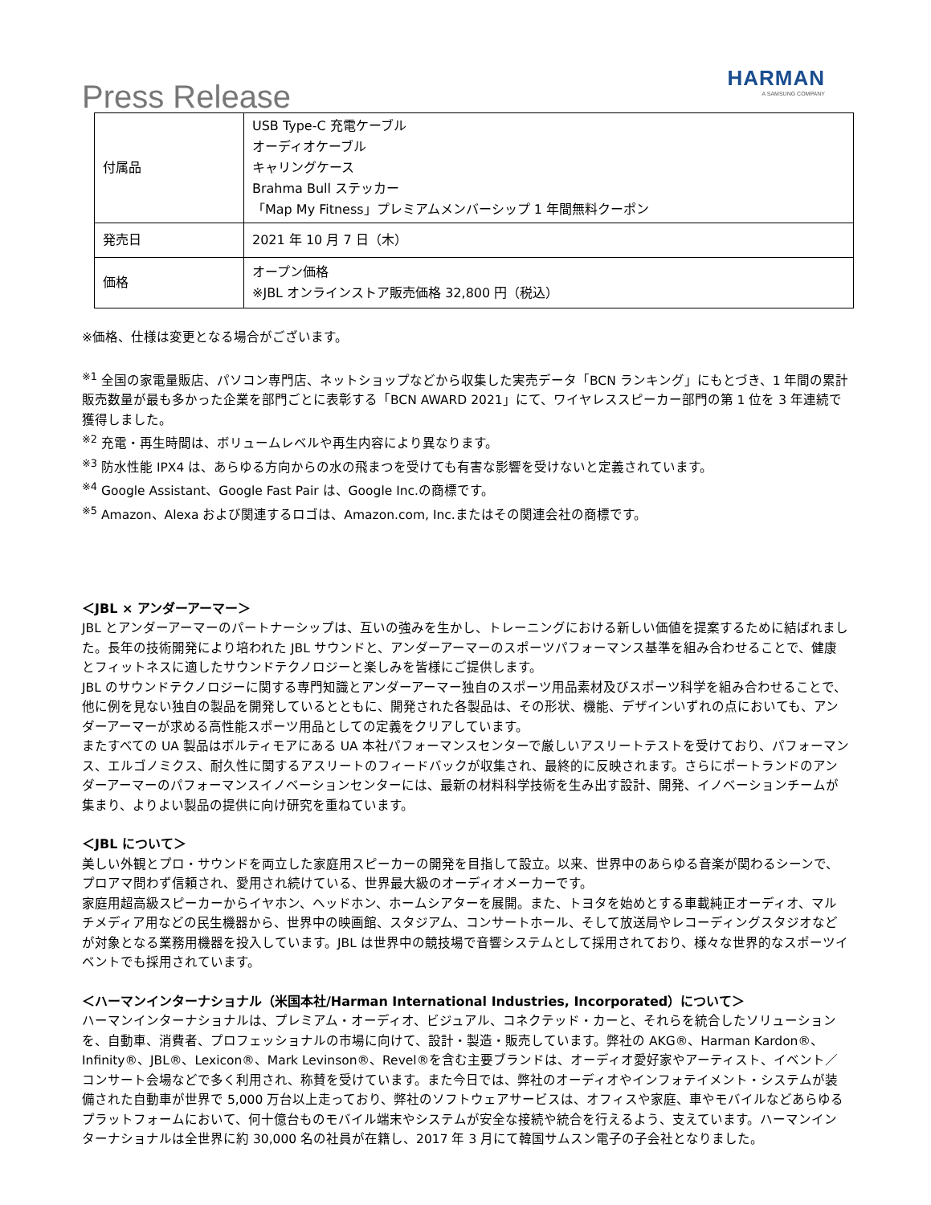Press Release
HARMAN
A SAMSUNG COMPANY
| 付属品 | USB Type-C 充電ケーブル オーディオケーブル キャリングケース Brahma Bull ステッカー 「Map My Fitness」プレミアムメンバーシップ 1 年間無料クーポン |
| 発売日 | 2021 年 10 月 7 日（木） |
| 価格 | オープン価格 ※JBL オンラインストア販売価格 32,800 円（税込） |
※価格、仕様は変更となる場合がございます。
<sup>※1</sup> 全国の家電量販店、パソコン専門店、ネットショップなどから収集した実売データ「BCN ランキング」にもとづき、1 年間の累計販売数量が最も多かった企業を部門ごとに表彰する「BCN AWARD 2021」にて、ワイヤレススピーカー部門の第 1 位を 3 年連続で獲得しました。
<sup>※2</sup> 充電・再生時間は、ボリュームレベルや再生内容により異なります。
<sup>※3</sup> 防水性能 IPX4 は、あらゆる方向からの水の飛まつを受けても有害な影響を受けないと定義されています。
<sup>※4</sup> Google Assistant、Google Fast Pair は、Google Inc.の商標です。
<sup>※5</sup> Amazon、Alexa および関連するロゴは、Amazon.com, Inc.またはその関連会社の商標です。
＜JBL × アンダーアーマー＞
JBL とアンダーアーマーのパートナーシップは、互いの強みを生かし、トレーニングにおける新しい価値を提案するために結ばれました。長年の技術開発により培われた JBL サウンドと、アンダーアーマーのスポーツパフォーマンス基準を組み合わせることで、健康とフィットネスに適したサウンドテクノロジーと楽しみを皆様にご提供します。
JBL のサウンドテクノロジーに関する専門知識とアンダーアーマー独自のスポーツ用品素材及びスポーツ科学を組み合わせることで、他に例を見ない独自の製品を開発しているとともに、開発された各製品は、その形状、機能、デザインいずれの点においても、アンダーアーマーが求める高性能スポーツ用品としての定義をクリアしています。
またすべての UA 製品はボルティモアにある UA 本社パフォーマンスセンターで厳しいアスリートテストを受けており、パフォーマンス、エルゴノミクス、耐久性に関するアスリートのフィードバックが収集され、最終的に反映されます。さらにポートランドのアンダーアーマーのパフォーマンスイノベーションセンターには、最新の材料科学技術を生み出す設計、開発、イノベーションチームが集まり、よりよい製品の提供に向け研究を重ねています。
＜JBL について＞
美しい外観とプロ・サウンドを両立した家庭用スピーカーの開発を目指して設立。以来、世界中のあらゆる音楽が関わるシーンで、プロアマ問わず信頼され、愛用され続けている、世界最大級のオーディオメーカーです。
家庭用超高級スピーカーからイヤホン、ヘッドホン、ホームシアターを展開。また、トヨタを始めとする車載純正オーディオ、マルチメディア用などの民生機器から、世界中の映画館、スタジアム、コンサートホール、そして放送局やレコーディングスタジオなどが対象となる業務用機器を投入しています。JBL は世界中の競技場で音響システムとして採用されており、様々な世界的なスポーツイベントでも採用されています。
＜ハーマンインターナショナル（米国本社/Harman International Industries, Incorporated）について＞
ハーマンインターナショナルは、プレミアム・オーディオ、ビジュアル、コネクテッド・カーと、それらを統合したソリューションを、自動車、消費者、プロフェッショナルの市場に向けて、設計・製造・販売しています。弊社の AKG®、Harman Kardon®、Infinity®、JBL®、Lexicon®、Mark Levinson®、Revel®を含む主要ブランドは、オーディオ愛好家やアーティスト、イベント／コンサート会場などで多く利用され、称賛を受けています。また今日では、弊社のオーディオやインフォテイメント・システムが装備された自動車が世界で 5,000 万台以上走っており、弊社のソフトウェアサービスは、オフィスや家庭、車やモバイルなどあらゆるプラットフォームにおいて、何十億台ものモバイル端末やシステムが安全な接続や統合を行えるよう、支えています。ハーマンインターナショナルは全世界に約 30,000 名の社員が在籍し、2017 年 3 月にて韓国サムスン電子の子会社となりました。